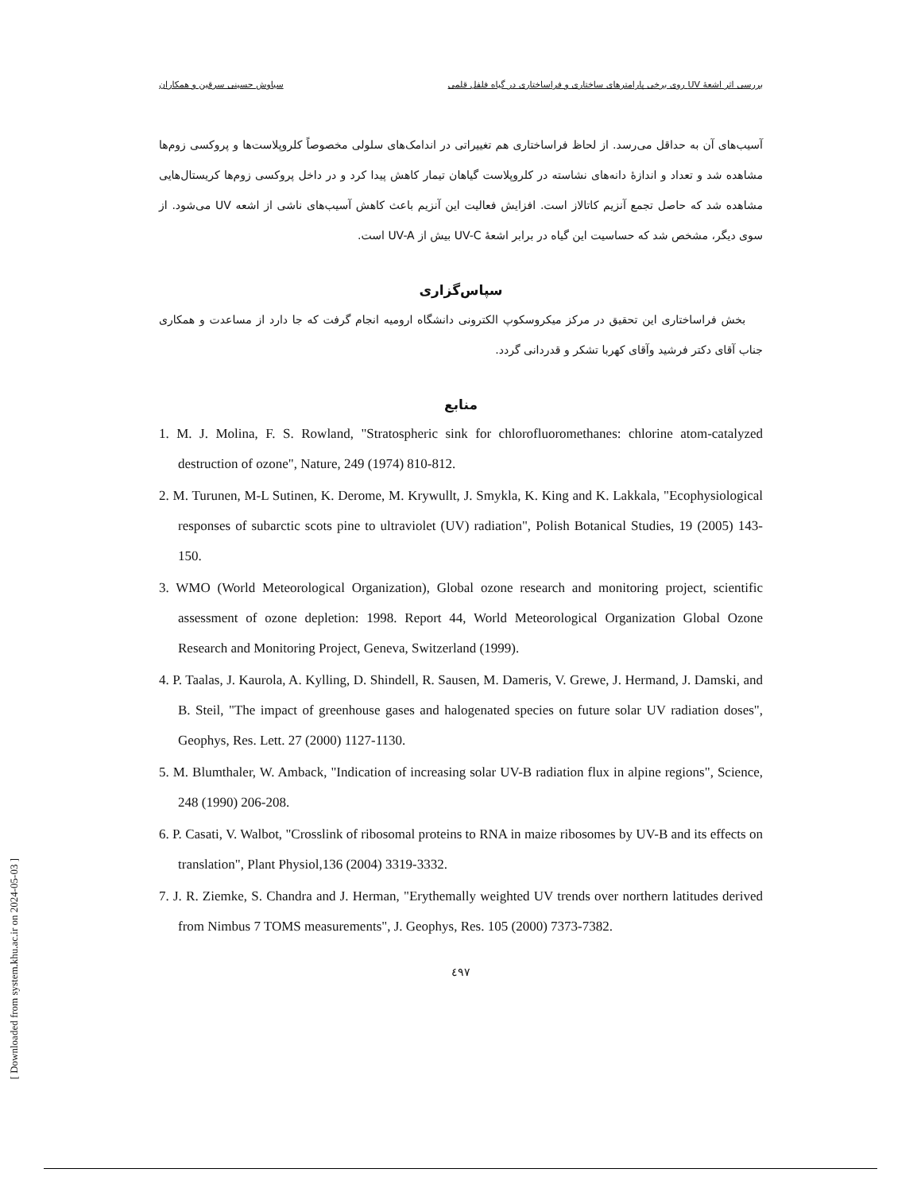بررسی اثر اشعهٔ UV روی برخی پارامترهای ساختاری و فراساختاری در گیاه فلفل قلمی سیاوش حسینی سرقین و همکاران
آسیب‌های آن به حداقل می‌رسد. از لحاظ فراساختاری هم تغییراتی در اندامک‌های سلولی مخصوصاً کلروپلاست‌ها و پروکسی زوم‌ها مشاهده شد و تعداد و اندازهٔ دانه‌های نشاسته در کلروپلاست گیاهان تیمار کاهش پیدا کرد و در داخل پروکسی زوم‌ها کریستال‌هایی مشاهده شد که حاصل تجمع آنزیم کاتالاز است. افزایش فعالیت این آنزیم باعث کاهش آسیب‌های ناشی از اشعه UV می‌شود. از سوی دیگر، مشخص شد که حساسیت این گیاه در برابر اشعهٔ UV-C بیش از UV-A است.
سپاس‌گزاری
بخش فراساختاری این تحقیق در مرکز میکروسکوپ الکترونی دانشگاه ارومیه انجام گرفت که جا دارد از مساعدت و همکاری جناب آقای دکتر فرشید وآقای کهربا تشکر و قدردانی گردد.
منابع
1. M. J. Molina, F. S. Rowland, "Stratospheric sink for chlorofluoromethanes: chlorine atom-catalyzed destruction of ozone", Nature, 249 (1974) 810-812.
2. M. Turunen, M-L Sutinen, K. Derome, M. Krywullt, J. Smykla, K. King and K. Lakkala, "Ecophysiological responses of subarctic scots pine to ultraviolet (UV) radiation", Polish Botanical Studies, 19 (2005) 143-150.
3. WMO (World Meteorological Organization), Global ozone research and monitoring project, scientific assessment of ozone depletion: 1998. Report 44, World Meteorological Organization Global Ozone Research and Monitoring Project, Geneva, Switzerland (1999).
4. P. Taalas, J. Kaurola, A. Kylling, D. Shindell, R. Sausen, M. Dameris, V. Grewe, J. Hermand, J. Damski, and B. Steil, "The impact of greenhouse gases and halogenated species on future solar UV radiation doses", Geophys, Res. Lett. 27 (2000) 1127-1130.
5. M. Blumthaler, W. Amback, "Indication of increasing solar UV-B radiation flux in alpine regions", Science, 248 (1990) 206-208.
6. P. Casati, V. Walbot, "Crosslink of ribosomal proteins to RNA in maize ribosomes by UV-B and its effects on translation", Plant Physiol,136 (2004) 3319-3332.
7. J. R. Ziemke, S. Chandra and J. Herman, "Erythemally weighted UV trends over northern latitudes derived from Nimbus 7 TOMS measurements", J. Geophys, Res. 105 (2000) 7373-7382.
٤٩٧
[ Downloaded from system.khu.ac.ir on 2024-05-03 ]